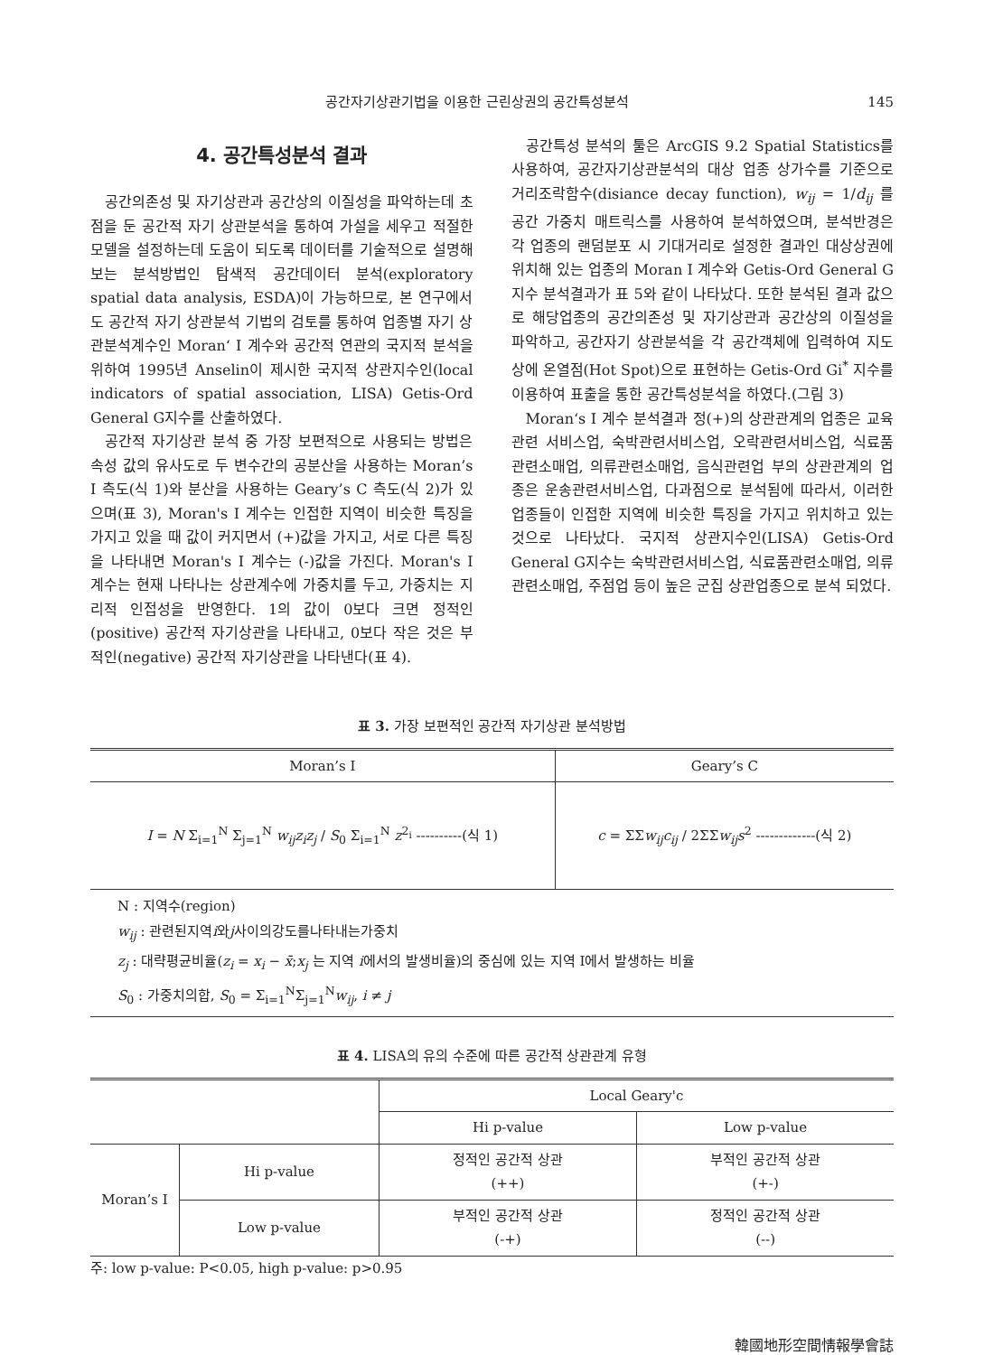공간자기상관기법을 이용한 근린상권의 공간특성분석 145
4. 공간특성분석 결과
공간의존성 및 자기상관과 공간상의 이질성을 파악하는데 초점을 둔 공간적 자기 상관분석을 통하여 가설을 세우고 적절한 모델을 설정하는데 도움이 되도록 데이터를 기술적으로 설명해 보는 분석방법인 탐색적 공간데이터 분석(exploratory spatial data analysis, ESDA)이 가능하므로, 본 연구에서도 공간적 자기 상관분석 기법의 검토를 통하여 업종별 자기 상관분석계수인 Moran‘ I 계수와 공간적 연관의 국지적 분석을 위하여 1995년 Anselin이 제시한 국지적 상관지수인(local indicators of spatial association, LISA) Getis-Ord General G지수를 산출하였다.
공간적 자기상관 분석 중 가장 보편적으로 사용되는 방법은 속성 값의 유사도로 두 변수간의 공분산을 사용하는 Moran’s I 측도(식 1)와 분산을 사용하는 Geary’s C 측도(식 2)가 있으며(표 3), Moran's I 계수는 인접한 지역이 비슷한 특징을 가지고 있을 때 값이 커지면서 (+)값을 가지고, 서로 다른 특징을 나타내면 Moran's I 계수는 (-)값을 가진다. Moran's I 계수는 현재 나타나는 상관계수에 가중치를 두고, 가중치는 지리적 인접성을 반영한다. 1의 값이 0보다 크면 정적인(positive) 공간적 자기상관을 나타내고, 0보다 작은 것은 부적인(negative) 공간적 자기상관을 나타낸다(표 4).
공간특성 분석의 툴은 ArcGIS 9.2 Spatial Statistics를 사용하여, 공간자기상관분석의 대상 업종 상가수를 기준으로 거리조락함수(disiance decay function), w<sub>ij</sub> = 1/d<sub>ij</sub> 를 공간 가중치 매트릭스를 사용하여 분석하였으며, 분석반경은 각 업종의 랜덤분포 시 기대거리로 설정한 결과인 대상상권에 위치해 있는 업종의 Moran I 계수와 Getis-Ord General G지수 분석결과가 표 5와 같이 나타났다. 또한 분석된 결과 값으로 해당업종의 공간의존성 및 자기상관과 공간상의 이질성을 파악하고, 공간자기 상관분석을 각 공간객체에 입력하여 지도상에 온열점(Hot Spot)으로 표현하는 Getis-Ord Gi<sup>*</sup> 지수를 이용하여 표출을 통한 공간특성분석을 하였다.(그림 3)
Moran‘s I 계수 분석결과 정(+)의 상관관계의 업종은 교육관련 서비스업, 숙박관련서비스업, 오락관련서비스업, 식료품관련소매업, 의류관련소매업, 음식관련업 부의 상관관계의 업종은 운송관련서비스업, 다과점으로 분석됨에 따라서, 이러한 업종들이 인접한 지역에 비슷한 특징을 가지고 위치하고 있는 것으로 나타났다. 국지적 상관지수인(LISA) Getis-Ord General G지수는 숙박관련서비스업, 식료품관련소매업, 의류관련소매업, 주점업 등이 높은 군집 상관업종으로 분석 되었다.
표 3. 가장 보편적인 공간적 자기상관 분석방법
| Moran’s I | Geary’s C |
| --- | --- |
| I = N Σ<sub>i=1</sub><sup>N</sup> Σ<sub>j=1</sub><sup>N</sup> w<sub>ij</sub>z<sub>i</sub>z<sub>j</sub> / S<sub>0</sub> Σ<sub>i=1</sub><sup>N</sup> z<sup>2<sub>i</sub></sup> ----------(식 1) | c = ΣΣ w<sub>ij</sub>c<sub>ij</sub> / 2ΣΣ w<sub>ij</sub>s<sup>2</sup> -------------(식 2) |
N : 지역수(region)
w<sub>ij</sub> : 관련된지역i와j사이의강도를나타내는가중치
z<sub>j</sub> : 대략평균비율(z<sub>i</sub> = x<sub>i</sub> − x̄;x<sub>j</sub> 는 지역 i에서의 발생비율)의 중심에 있는 지역 I에서 발생하는 비율
S<sub>0</sub> : 가중치의합, S<sub>0</sub> = Σ<sub>i=1</sub><sup>N</sup>Σ<sub>j=1</sub><sup>N</sup>w<sub>ij</sub>, i ≠ j
표 4. LISA의 유의 수준에 따른 공간적 상관관계 유형
| | | Local Geary'c | |
| --- | --- | --- | --- |
| | | Hi p-value | Low p-value |
| Moran’s I | Hi p-value | 정적인 공간적 상관 (++) | 부적인 공간적 상관 (+-) |
| | Low p-value | 부적인 공간적 상관 (-+) | 정적인 공간적 상관 (--) |
주: low p-value: P<0.05, high p-value: p>0.95
韓國地形空間情報學會誌